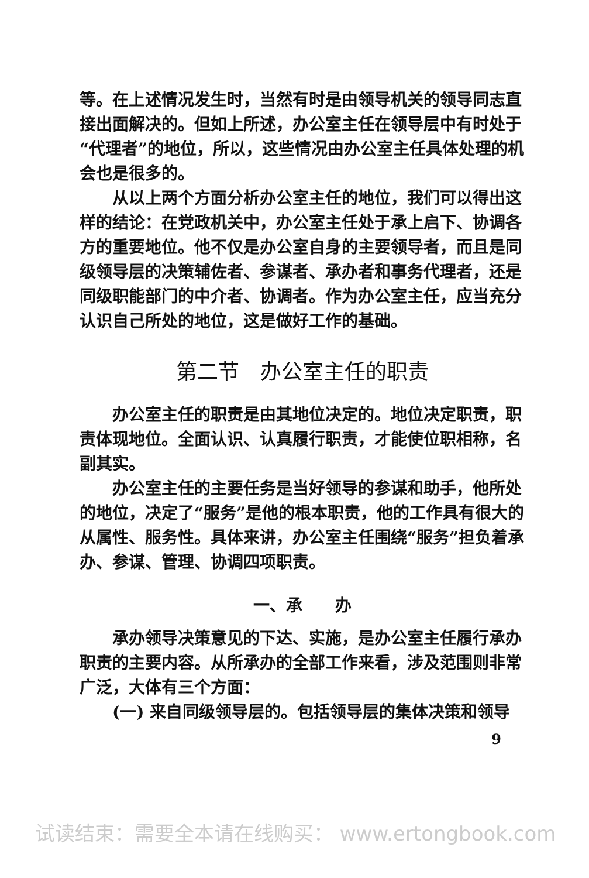等。在上述情况发生时，当然有时是由领导机关的领导同志直接出面解决的。但如上所述，办公室主任在领导层中有时处于“代理者”的地位，所以，这些情况由办公室主任具体处理的机会也是很多的。
从以上两个方面分析办公室主任的地位，我们可以得出这样的结论：在党政机关中，办公室主任处于承上启下、协调各方的重要地位。他不仅是办公室自身的主要领导者，而且是同级领导层的决策辅佐者、参谋者、承办者和事务代理者，还是同级职能部门的中介者、协调者。作为办公室主任，应当充分认识自己所处的地位，这是做好工作的基础。
第二节　办公室主任的职责
办公室主任的职责是由其地位决定的。地位决定职责，职责体现地位。全面认识、认真履行职责，才能使位职相称，名副其实。
办公室主任的主要任务是当好领导的参谋和助手，他所处的地位，决定了“服务”是他的根本职责，他的工作具有很大的从属性、服务性。具体来讲，办公室主任围绕“服务”担负着承办、参谋、管理、协调四项职责。
一、承　　办
承办领导决策意见的下达、实施，是办公室主任履行承办职责的主要内容。从所承办的全部工作来看，涉及范围则非常广泛，大体有三个方面：
(一) 来自同级领导层的。包括领导层的集体决策和领导
9
试读结束：需要全本请在线购买： www.ertongbook.com